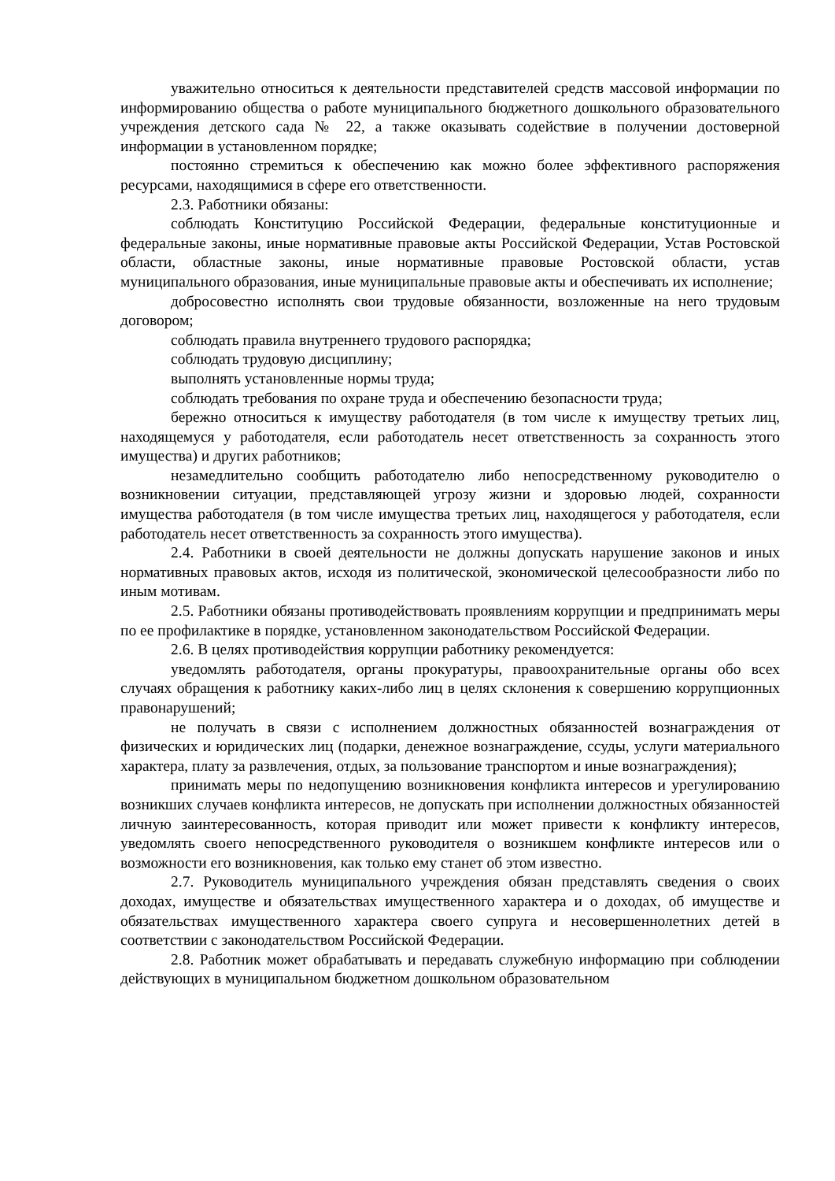уважительно относиться к деятельности представителей средств массовой информации по информированию общества о работе муниципального бюджетного дошкольного образовательного учреждения детского сада № 22, а также оказывать содействие в получении достоверной информации в установленном порядке;
постоянно стремиться к обеспечению как можно более эффективного распоряжения ресурсами, находящимися в сфере его ответственности.
2.3. Работники обязаны:
соблюдать Конституцию Российской Федерации, федеральные конституционные и федеральные законы, иные нормативные правовые акты Российской Федерации, Устав Ростовской области, областные законы, иные нормативные правовые Ростовской области, устав муниципального образования, иные муниципальные правовые акты и обеспечивать их исполнение;
добросовестно исполнять свои трудовые обязанности, возложенные на него трудовым договором;
соблюдать правила внутреннего трудового распорядка;
соблюдать трудовую дисциплину;
выполнять установленные нормы труда;
соблюдать требования по охране труда и обеспечению безопасности труда;
бережно относиться к имуществу работодателя (в том числе к имуществу третьих лиц, находящемуся у работодателя, если работодатель несет ответственность за сохранность этого имущества) и других работников;
незамедлительно сообщить работодателю либо непосредственному руководителю о возникновении ситуации, представляющей угрозу жизни и здоровью людей, сохранности имущества работодателя (в том числе имущества третьих лиц, находящегося у работодателя, если работодатель несет ответственность за сохранность этого имущества).
2.4. Работники в своей деятельности не должны допускать нарушение законов и иных нормативных правовых актов, исходя из политической, экономической целесообразности либо по иным мотивам.
2.5. Работники обязаны противодействовать проявлениям коррупции и предпринимать меры по ее профилактике в порядке, установленном законодательством Российской Федерации.
2.6. В целях противодействия коррупции работнику рекомендуется:
уведомлять работодателя, органы прокуратуры, правоохранительные органы обо всех случаях обращения к работнику каких-либо лиц в целях склонения к совершению коррупционных правонарушений;
не получать в связи с исполнением должностных обязанностей вознаграждения от физических и юридических лиц (подарки, денежное вознаграждение, ссуды, услуги материального характера, плату за развлечения, отдых, за пользование транспортом и иные вознаграждения);
принимать меры по недопущению возникновения конфликта интересов и урегулированию возникших случаев конфликта интересов, не допускать при исполнении должностных обязанностей личную заинтересованность, которая приводит или может привести к конфликту интересов, уведомлять своего непосредственного руководителя о возникшем конфликте интересов или о возможности его возникновения, как только ему станет об этом известно.
2.7. Руководитель муниципального учреждения обязан представлять сведения о своих доходах, имуществе и обязательствах имущественного характера и о доходах, об имуществе и обязательствах имущественного характера своего супруга и несовершеннолетних детей в соответствии с законодательством Российской Федерации.
2.8. Работник может обрабатывать и передавать служебную информацию при соблюдении действующих в муниципальном бюджетном дошкольном образовательном